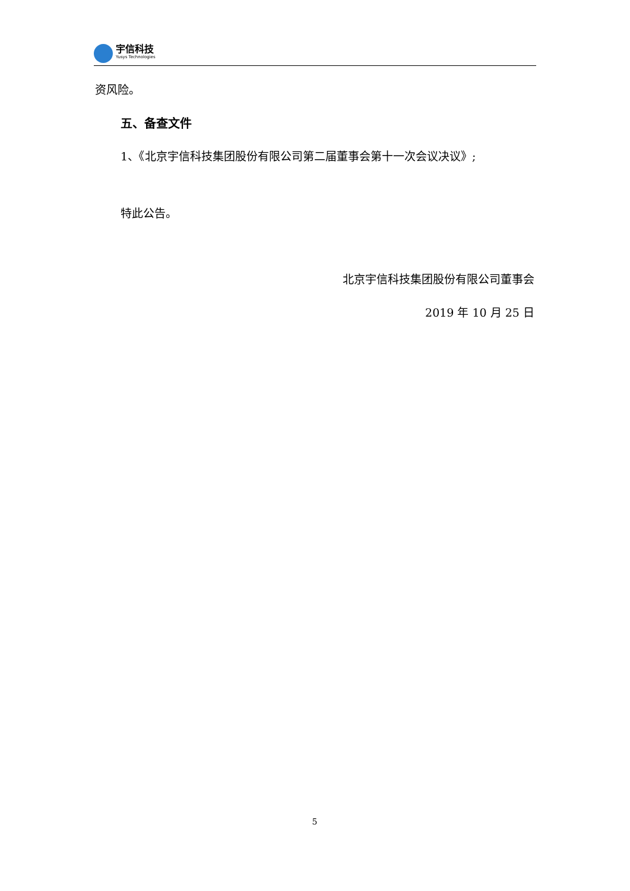宇信科技
Yusys Technologies
资风险。
五、备查文件
1、《北京宇信科技集团股份有限公司第二届董事会第十一次会议决议》;
特此公告。
北京宇信科技集团股份有限公司董事会
2019 年 10 月 25 日
5